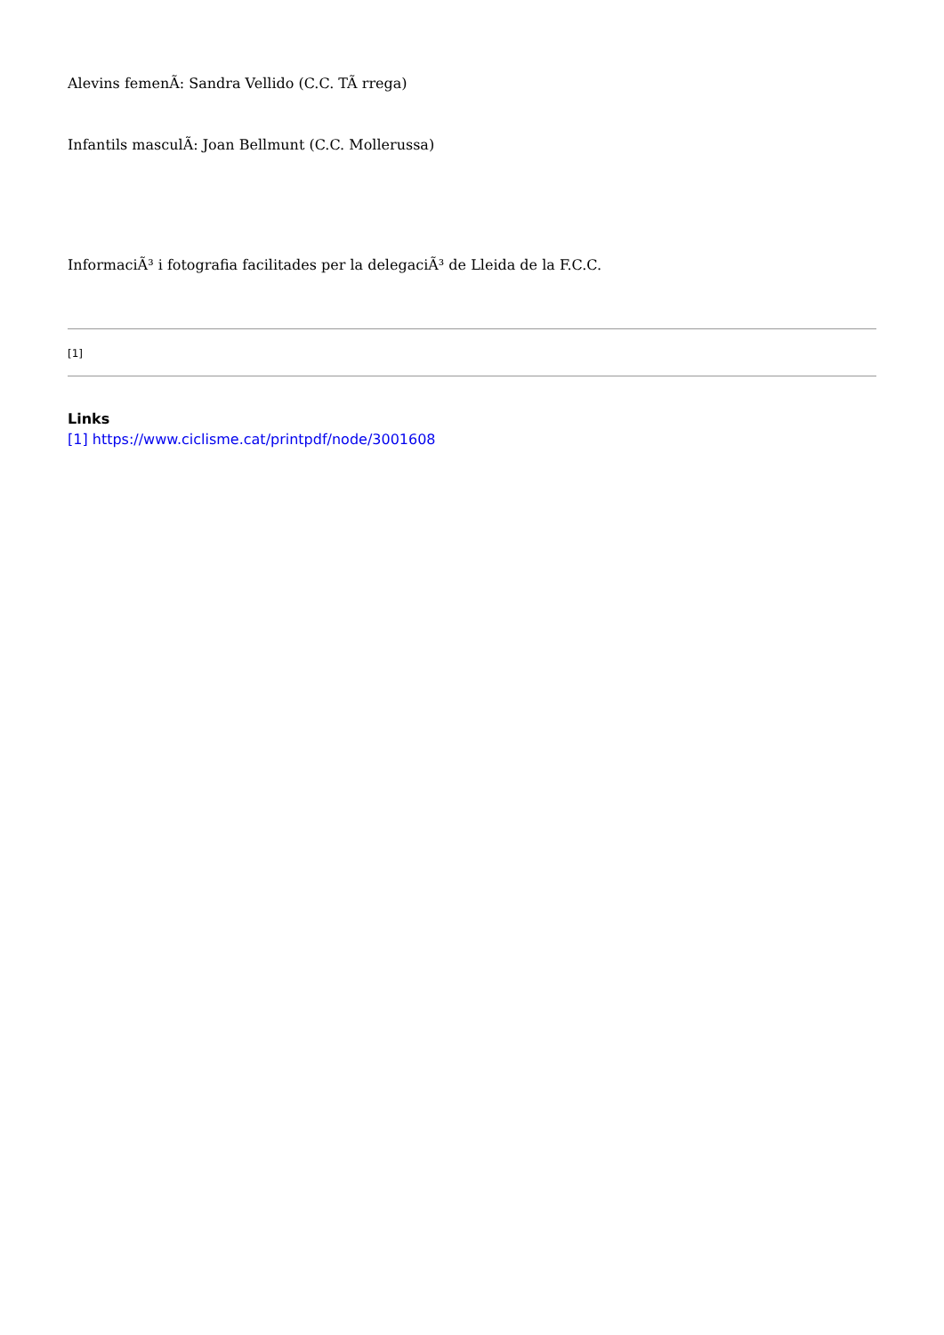Alevins femenÃ: Sandra Vellido (C.C. TÃ rrega)
Infantils masculÃ: Joan Bellmunt (C.C. Mollerussa)
InformaciÃ³ i fotografia facilitades per la delegaciÃ³ de Lleida de la F.C.C.
[1]
Links
[1] https://www.ciclisme.cat/printpdf/node/3001608